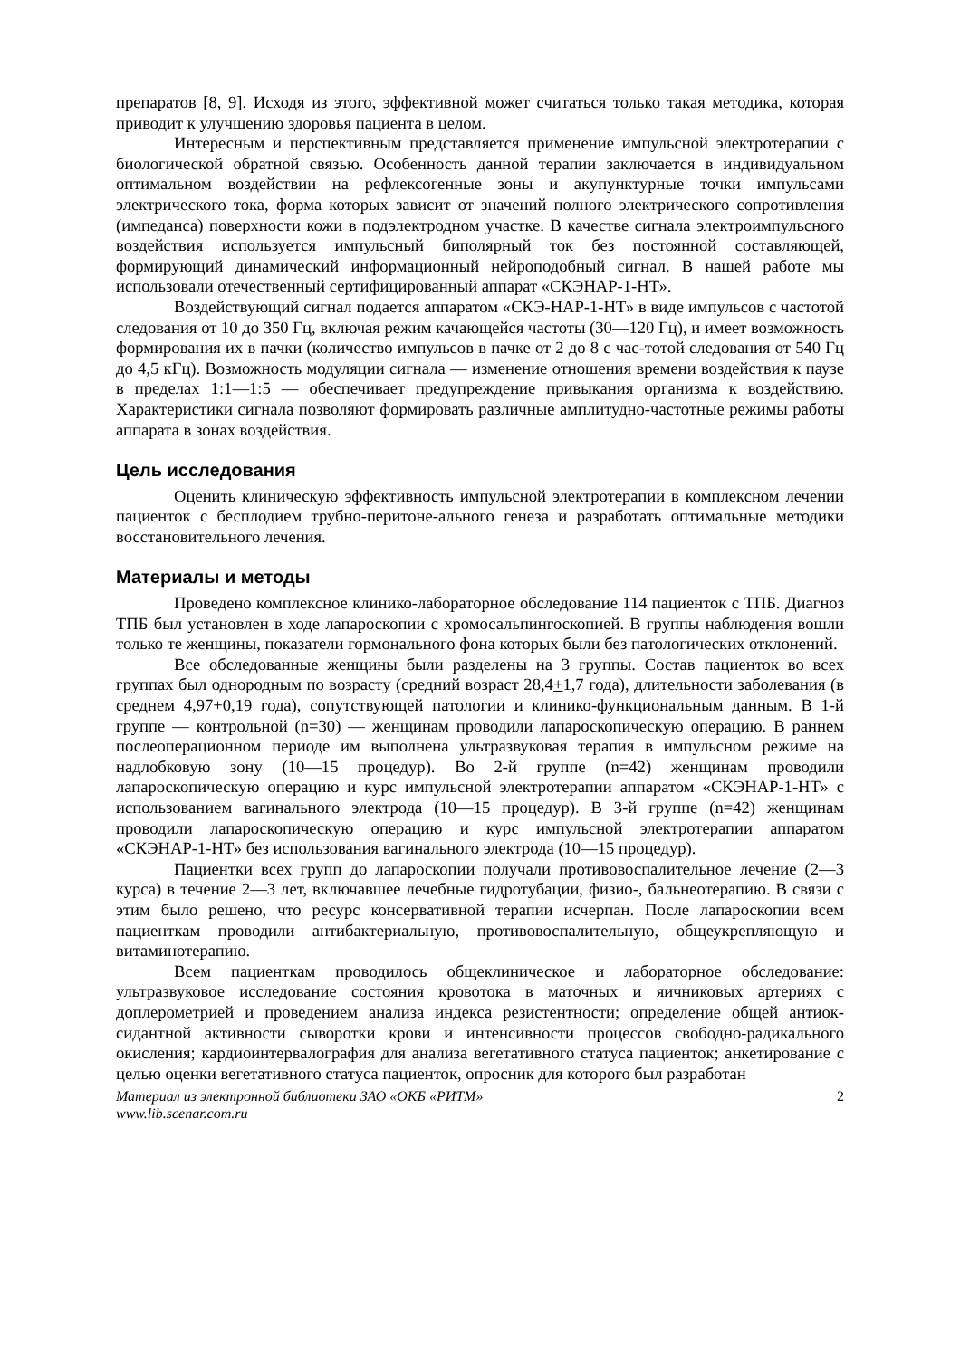препаратов [8, 9]. Исходя из этого, эффективной может считаться только такая методика, которая приводит к улучшению здоровья пациента в целом.
Интересным и перспективным представляется применение импульсной электротерапии с биологической обратной связью. Особенность данной терапии заключается в индивидуальном оптимальном воздействии на рефлексогенные зоны и акупунктурные точки импульсами электрического тока, форма которых зависит от значений полного электрического сопротивления (импеданса) поверхности кожи в подэлектродном участке. В качестве сигнала электроимпульсного воздействия используется импульсный биполярный ток без постоянной составляющей, формирующий динамический информационный нейроподобный сигнал. В нашей работе мы использовали отечественный сертифицированный аппарат «СКЭНАР-1-НТ».
Воздействующий сигнал подается аппаратом «СКЭ-НАР-1-НТ» в виде импульсов с частотой следования от 10 до 350 Гц, включая режим качающейся частоты (30—120 Гц), и имеет возможность формирования их в пачки (количество импульсов в пачке от 2 до 8 с час-тотой следования от 540 Гц до 4,5 кГц). Возможность модуляции сигнала — изменение отношения времени воздействия к паузе в пределах 1:1—1:5 — обеспечивает предупреждение привыкания организма к воздействию. Характеристики сигнала позволяют формировать различные амплитудно-частотные режимы работы аппарата в зонах воздействия.
Цель исследования
Оценить клиническую эффективность импульсной электротерапии в комплексном лечении пациенток с бесплодием трубно-перитоне-ального генеза и разработать оптимальные методики восстановительного лечения.
Материалы и методы
Проведено комплексное клинико-лабораторное обследование 114 пациенток с ТПБ. Диагноз ТПБ был установлен в ходе лапароскопии с хромосальпингоскопией. В группы наблюдения вошли только те женщины, показатели гормонального фона которых были без патологических отклонений.
Все обследованные женщины были разделены на 3 группы. Состав пациенток во всех группах был однородным по возрасту (средний возраст 28,4+1,7 года), длительности заболевания (в среднем 4,97+0,19 года), сопутствующей патологии и клинико-функциональным данным. В 1-й группе — контрольной (n=30) — женщинам проводили лапароскопическую операцию. В раннем послеоперационном периоде им выполнена ультразвуковая терапия в импульсном режиме на надлобковую зону (10—15 процедур). Во 2-й группе (n=42) женщинам проводили лапароскопическую операцию и курс импульсной электротерапии аппаратом «СКЭНАР-1-НТ» с использованием вагинального электрода (10—15 процедур). В 3-й группе (n=42) женщинам проводили лапароскопическую операцию и курс импульсной электротерапии аппаратом «СКЭНАР-1-НТ» без использования вагинального электрода (10—15 процедур).
Пациентки всех групп до лапароскопии получали противовоспалительное лечение (2—3 курса) в течение 2—3 лет, включавшее лечебные гидротубации, физио-, бальнеотерапию. В связи с этим было решено, что ресурс консервативной терапии исчерпан. После лапароскопии всем пациенткам проводили антибактериальную, противовоспалительную, общеукрепляющую и витаминотерапию.
Всем пациенткам проводилось общеклиническое и лабораторное обследование: ультразвуковое исследование состояния кровотока в маточных и яичниковых артериях с доплерометрией и проведением анализа индекса резистентности; определение общей антиок-сидантной активности сыворотки крови и интенсивности процессов свободно-радикального окисления; кардиоинтервалография для анализа вегетативного статуса пациенток; анкетирование с целью оценки вегетативного статуса пациенток, опросник для которого был разработан
Материал из электронной библиотеки ЗАО «ОКБ «РИТМ»
www.lib.scenar.com.ru 2